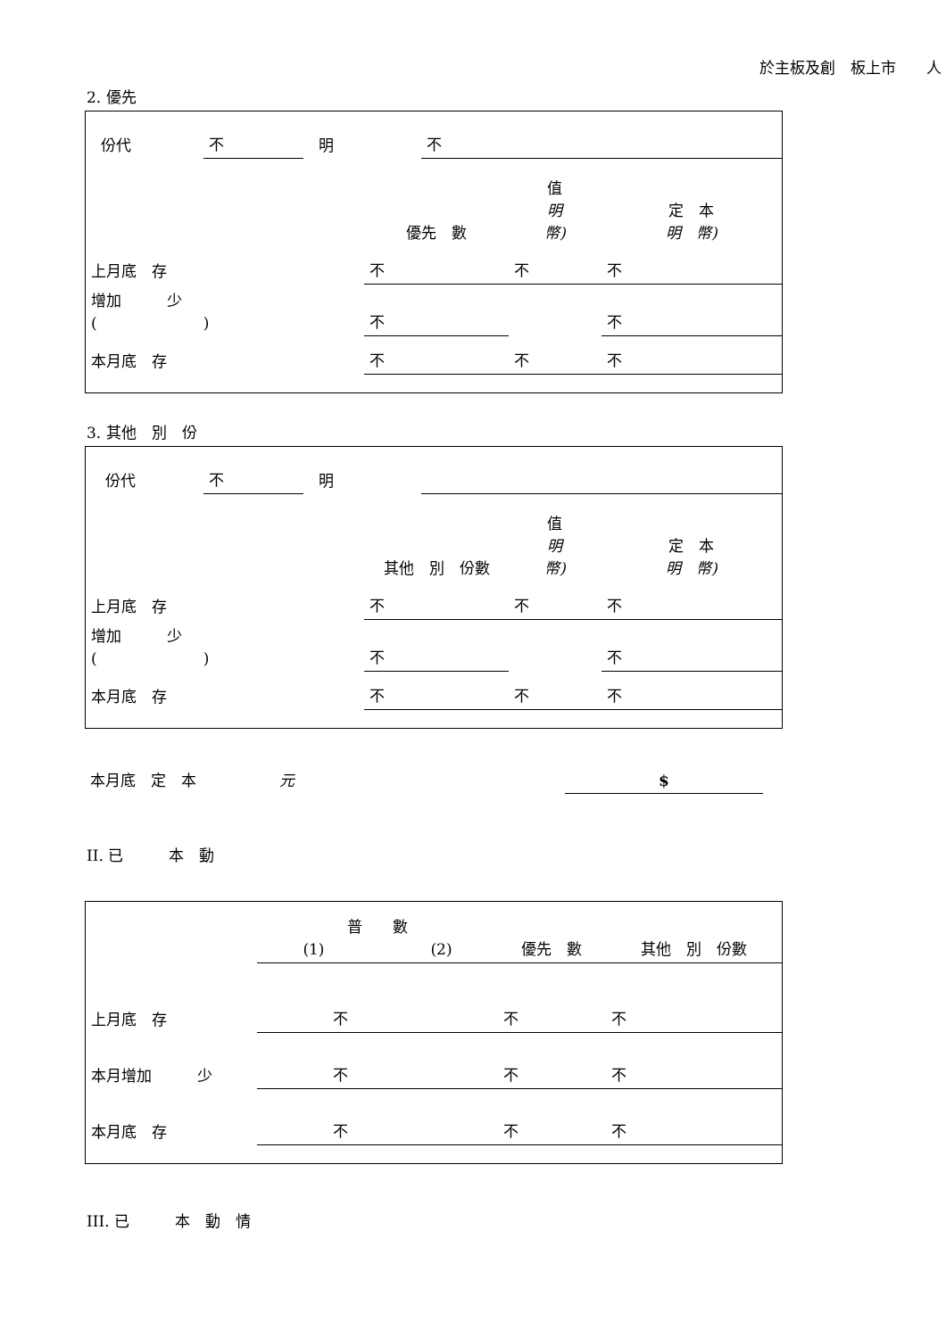於主板及創　板上市　　人
2. 優先
| 份代 | 不 | 明 | 不 |
| | 優先 數 | 值 明 幣) | 定 本 明 幣) |
| 上月底 存 | 不 | 不 | 不 |
| 增加 少 ( ) | 不 | | 不 |
| 本月底 存 | 不 | 不 | 不 |
3. 其他　別　份
| 份代 | 不 | 明 | |
| | 其他 別 份數 | 值 明 幣) | 定 本 明 幣) |
| 上月底 存 | 不 | 不 | 不 |
| 增加 少 ( ) | 不 | | 不 |
| 本月底 存 | 不 | 不 | 不 |
| 本月底 定 本 | 元 | $ |
II. 已　　　本　動
| | 普 數 (1) (2) | | 優先 數 | 其他 別 份數 |
| 上月底 存 | | 不 | 不 | 不 |
| 本月增加 少 | | 不 | 不 | 不 |
| 本月底 存 | | 不 | 不 | 不 |
III. 已　　　本　動　情